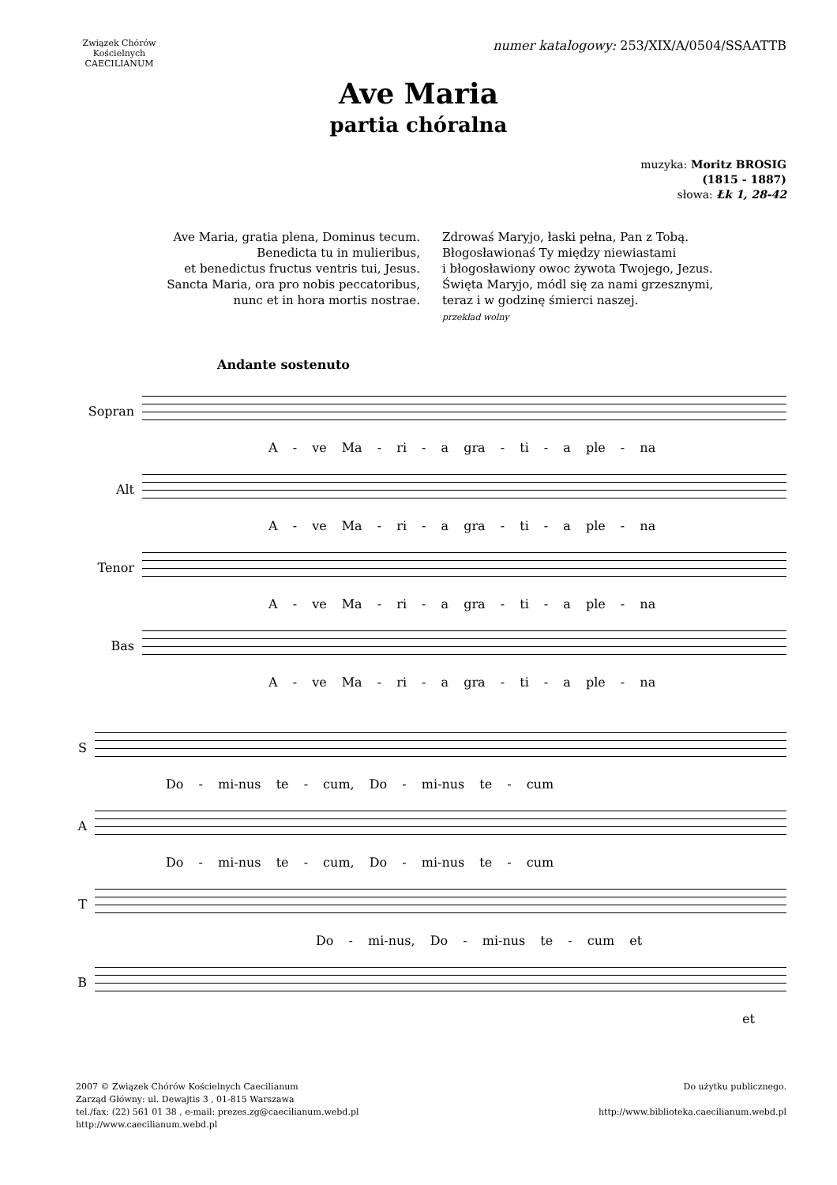Związek Chórów Kościelnych
CAECILIANUM
numer katalogowy: 253/XIX/A/0504/SSAATTB
Ave Maria
partia chóralna
muzyka: Moritz BROSIG
(1815 - 1887)
słowa: Łk 1, 28-42
Ave Maria, gratia plena, Dominus tecum.
Benedicta tu in mulieribus,
et benedictus fructus ventris tui, Jesus.
Sancta Maria, ora pro nobis peccatoribus,
nunc et in hora mortis nostrae.
Zdrowaś Maryjo, łaski pełna, Pan z Tobą.
Błogosławionaś Ty między niewiastami
i błogosławiony owoc żywota Twojego, Jezus.
Święta Maryjo, módl się za nami grzesznymi,
teraz i w godzinę śmierci naszej.
przekład wolny
Andante sostenuto
Sopran
A - ve Ma - ri - a gra - ti - a ple - na
Alt
A - ve Ma - ri - a gra - ti - a ple - na
Tenor
A - ve Ma - ri - a gra - ti - a ple - na
Bas
A - ve Ma - ri - a gra - ti - a ple - na
S
Do - mi-nus te - cum, Do - mi-nus te - cum
A
Do - mi-nus te - cum, Do - mi-nus te - cum
T
Do - mi-nus, Do - mi-nus te - cum et
B
et
2007 © Związek Chórów Kościelnych Caecilianum
Zarząd Główny: ul. Dewajtis 3 , 01-815 Warszawa
tel./fax: (22) 561 01 38 , e-mail: prezes.zg@caecilianum.webd.pl
http://www.caecilianum.webd.pl
Do użytku publicznego.
http://www.biblioteka.caecilianum.webd.pl